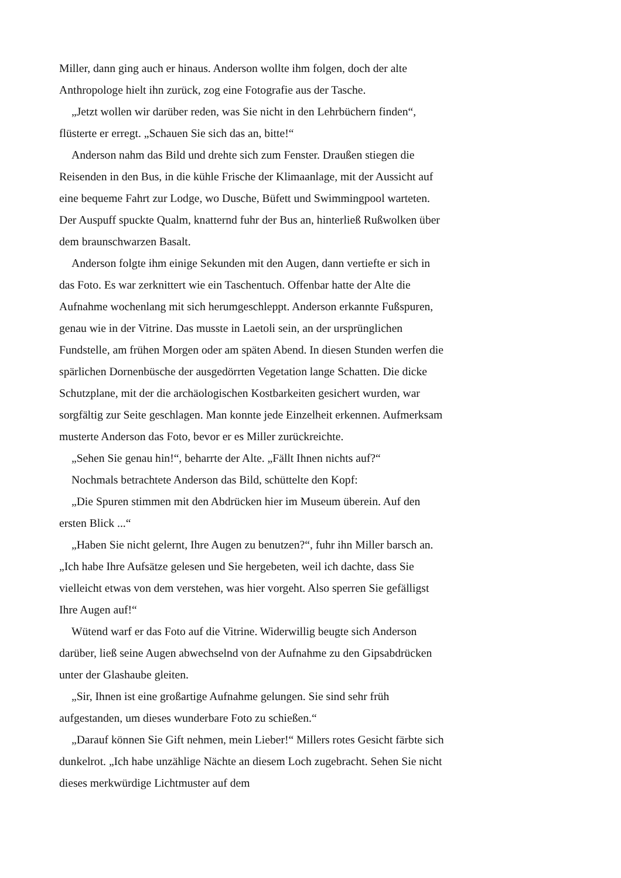Miller, dann ging auch er hinaus. Anderson wollte ihm folgen, doch der alte Anthropologe hielt ihn zurück, zog eine Fotografie aus der Tasche.
„Jetzt wollen wir darüber reden, was Sie nicht in den Lehrbüchern finden“, flüsterte er erregt. „Schauen Sie sich das an, bitte!“
Anderson nahm das Bild und drehte sich zum Fenster. Draußen stiegen die Reisenden in den Bus, in die kühle Frische der Klimaanlage, mit der Aussicht auf eine bequeme Fahrt zur Lodge, wo Dusche, Büfett und Swimmingpool warteten. Der Auspuff spuckte Qualm, knatternd fuhr der Bus an, hinterließ Rußwolken über dem braunschwarzen Basalt.
Anderson folgte ihm einige Sekunden mit den Augen, dann vertiefte er sich in das Foto. Es war zerknittert wie ein Taschentuch. Offenbar hatte der Alte die Aufnahme wochenlang mit sich herumgeschleppt. Anderson erkannte Fußspuren, genau wie in der Vitrine. Das musste in Laetoli sein, an der ursprünglichen Fundstelle, am frühen Morgen oder am späten Abend. In diesen Stunden werfen die spärlichen Dornenbüsche der ausgedörrten Vegetation lange Schatten. Die dicke Schutzplane, mit der die archäologischen Kostbarkeiten gesichert wurden, war sorgfältig zur Seite geschlagen. Man konnte jede Einzelheit erkennen. Aufmerksam musterte Anderson das Foto, bevor er es Miller zurückreichte.
„Sehen Sie genau hin!“, beharrte der Alte. „Fällt Ihnen nichts auf?“
Nochmals betrachtete Anderson das Bild, schüttelte den Kopf:
„Die Spuren stimmen mit den Abdrücken hier im Museum überein. Auf den ersten Blick ...“
„Haben Sie nicht gelernt, Ihre Augen zu benutzen?“, fuhr ihn Miller barsch an. „Ich habe Ihre Aufsätze gelesen und Sie hergebeten, weil ich dachte, dass Sie vielleicht etwas von dem verstehen, was hier vorgeht. Also sperren Sie gefälligst Ihre Augen auf!“
Wütend warf er das Foto auf die Vitrine. Widerwillig beugte sich Anderson darüber, ließ seine Augen abwechselnd von der Aufnahme zu den Gipsabdrücken unter der Glashaube gleiten.
„Sir, Ihnen ist eine großartige Aufnahme gelungen. Sie sind sehr früh aufgestanden, um dieses wunderbare Foto zu schießen.“
„Darauf können Sie Gift nehmen, mein Lieber!“ Millers rotes Gesicht färbte sich dunkelrot. „Ich habe unzählige Nächte an diesem Loch zugebracht. Sehen Sie nicht dieses merkwürdige Lichtmuster auf dem